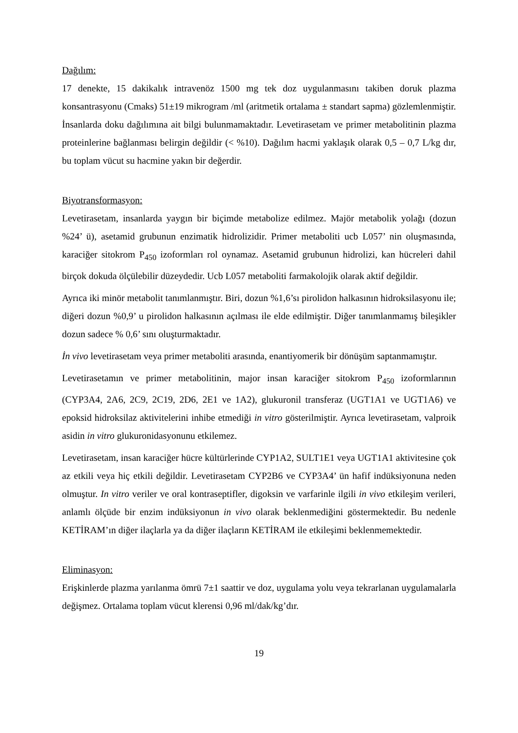Dağılım:
17 denekte, 15 dakikalık intravenöz 1500 mg tek doz uygulanmasını takiben doruk plazma konsantrasyonu (Cmaks) 51±19 mikrogram /ml (aritmetik ortalama ± standart sapma) gözlemlenmiştir. İnsanlarda doku dağılımına ait bilgi bulunmamaktadır. Levetirasetam ve primer metabolitinin plazma proteinlerine bağlanması belirgin değildir (< %10). Dağılım hacmi yaklaşık olarak 0,5 – 0,7 L/kg dır, bu toplam vücut su hacmine yakın bir değerdir.
Biyotransformasyon:
Levetirasetam, insanlarda yaygın bir biçimde metabolize edilmez. Majör metabolik yolağı (dozun %24’ ü), asetamid grubunun enzimatik hidrolizidir. Primer metaboliti ucb L057’ nin oluşmasında, karaciğer sitokrom P<sub>450</sub> izoformları rol oynamaz. Asetamid grubunun hidrolizi, kan hücreleri dahil birçok dokuda ölçülebilir düzeydedir. Ucb L057 metaboliti farmakolojik olarak aktif değildir.
Ayrıca iki minör metabolit tanımlanmıştır. Biri, dozun %1,6’sı pirolidon halkasının hidroksilasyonu ile; diğeri dozun %0,9’ u pirolidon halkasının açılması ile elde edilmiştir. Diğer tanımlanmamış bileşikler dozun sadece % 0,6’ sını oluşturmaktadır.
İn vivo levetirasetam veya primer metaboliti arasında, enantiyomerik bir dönüşüm saptanmamıştır.
Levetirasetamın ve primer metabolitinin, major insan karaciğer sitokrom P<sub>450</sub> izoformlarının (CYP3A4, 2A6, 2C9, 2C19, 2D6, 2E1 ve 1A2), glukuronil transferaz (UGT1A1 ve UGT1A6) ve epoksid hidroksilaz aktivitelerini inhibe etmediği in vitro gösterilmiştir. Ayrıca levetirasetam, valproik asidin in vitro glukuronidasyonunu etkilemez.
Levetirasetam, insan karaciğer hücre kültürlerinde CYP1A2, SULT1E1 veya UGT1A1 aktivitesine çok az etkili veya hiç etkili değildir. Levetirasetam CYP2B6 ve CYP3A4’ ün hafif indüksiyonuna neden olmuştur. In vitro veriler ve oral kontraseptifler, digoksin ve varfarinle ilgili in vivo etkileşim verileri, anlamlı ölçüde bir enzim indüksiyonun in vivo olarak beklenmediğini göstermektedir. Bu nedenle KETİRAM’ın diğer ilaçlarla ya da diğer ilaçların KETİRAM ile etkileşimi beklenmemektedir.
Eliminasyon:
Erişkinlerde plazma yarılanma ömrü 7±1 saattir ve doz, uygulama yolu veya tekrarlanan uygulamalarla değişmez. Ortalama toplam vücut klerensi 0,96 ml/dak/kg’dır.
19